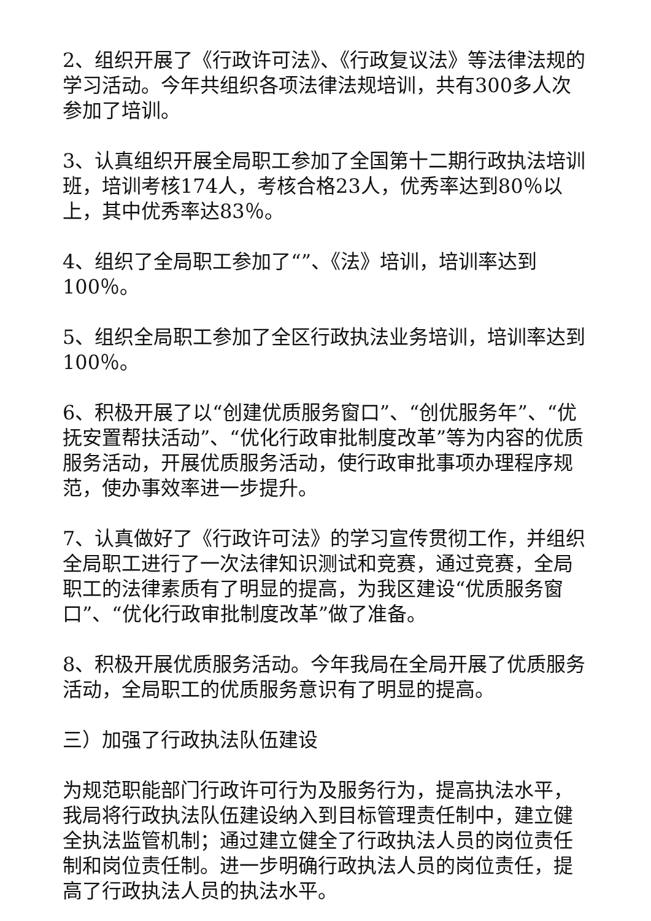2、组织开展了《行政许可法》、《行政复议法》等法律法规的学习活动。今年共组织各项法律法规培训，共有300多人次参加了培训。
3、认真组织开展全局职工参加了全国第十二期行政执法培训班，培训考核174人，考核合格23人，优秀率达到80％以上，其中优秀率达83％。
4、组织了全局职工参加了“”、《法》培训，培训率达到100％。
5、组织全局职工参加了全区行政执法业务培训，培训率达到100％。
6、积极开展了以“创建优质服务窗口”、“创优服务年”、“优抚安置帮扶活动”、“优化行政审批制度改革”等为内容的优质服务活动，开展优质服务活动，使行政审批事项办理程序规范，使办事效率进一步提升。
7、认真做好了《行政许可法》的学习宣传贯彻工作，并组织全局职工进行了一次法律知识测试和竞赛，通过竞赛，全局职工的法律素质有了明显的提高，为我区建设“优质服务窗口”、“优化行政审批制度改革”做了准备。
8、积极开展优质服务活动。今年我局在全局开展了优质服务活动，全局职工的优质服务意识有了明显的提高。
三）加强了行政执法队伍建设
为规范职能部门行政许可行为及服务行为，提高执法水平，我局将行政执法队伍建设纳入到目标管理责任制中，建立健全执法监管机制；通过建立健全了行政执法人员的岗位责任制和岗位责任制。进一步明确行政执法人员的岗位责任，提高了行政执法人员的执法水平。